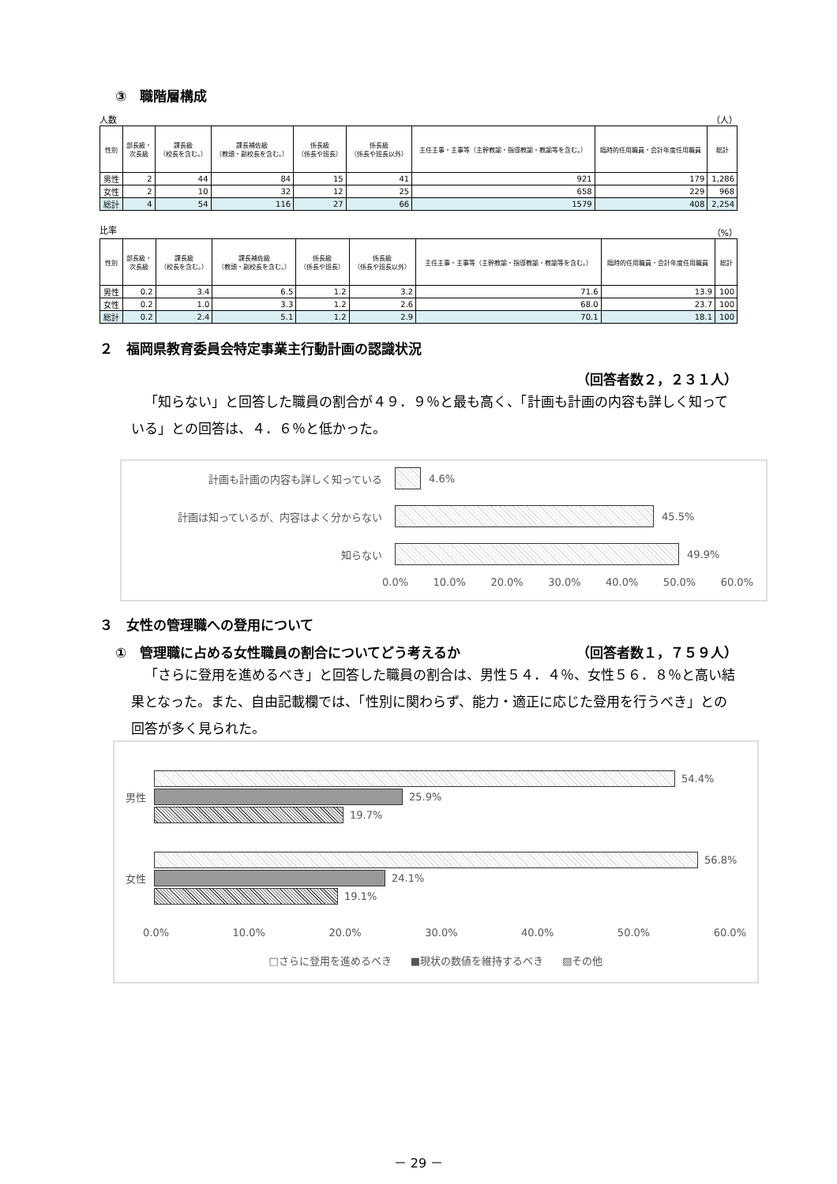③　職階層構成
人数 （人）
| 性別 | 部長級・ 次長級 | 課長級 （校長を含む。） | 課長補佐級 （教頭・副校長を含む。） | 係長級 （係長や班長） | 係長級 （係長や班長以外） | 主任主事・主事等（主幹教諭・指導教諭・教諭等を含む。） | 臨時的任用職員・会計年度任用職員 | 総計 |
| --- | --- | --- | --- | --- | --- | --- | --- | --- |
| 男性 | 2 | 44 | 84 | 15 | 41 | 921 | 179 | 1,286 |
| 女性 | 2 | 10 | 32 | 12 | 25 | 658 | 229 | 968 |
| 総計 | 4 | 54 | 116 | 27 | 66 | 1579 | 408 | 2,254 |
比率 （%）
| 性別 | 部長級・ 次長級 | 課長級 （校長を含む。） | 課長補佐級 （教頭・副校長を含む。） | 係長級 （係長や班長） | 係長級 （係長や班長以外） | 主任主事・主事等（主幹教諭・指導教諭・教諭等を含む。） | 臨時的任用職員・会計年度任用職員 | 総計 |
| --- | --- | --- | --- | --- | --- | --- | --- | --- |
| 男性 | 0.2 | 3.4 | 6.5 | 1.2 | 3.2 | 71.6 | 13.9 | 100 |
| 女性 | 0.2 | 1.0 | 3.3 | 1.2 | 2.6 | 68.0 | 23.7 | 100 |
| 総計 | 0.2 | 2.4 | 5.1 | 1.2 | 2.9 | 70.1 | 18.1 | 100 |
２　福岡県教育委員会特定事業主行動計画の認識状況
（回答者数２，２３１人）
「知らない」と回答した職員の割合が４９．９％と最も高く、「計画も計画の内容も詳しく知っている」との回答は、４．６％と低かった。
計画も計画の内容も詳しく知っている 4.6%
計画は知っているが、内容はよく分からない 45.5%
知らない 49.9%
0.0% 10.0% 20.0% 30.0% 40.0% 50.0% 60.0%
３　女性の管理職への登用について
①　管理職に占める女性職員の割合についてどう考えるか （回答者数１，７５９人）
「さらに登用を進めるべき」と回答した職員の割合は、男性５４．４％、女性５６．８％と高い結果となった。また、自由記載欄では、「性別に関わらず、能力・適正に応じた登用を行うべき」との回答が多く見られた。
男性
54.4%
25.9%
19.7%
女性
56.8%
24.1%
19.1%
0.0% 10.0% 20.0% 30.0% 40.0% 50.0% 60.0%
□さらに登用を進めるべき ■現状の数値を維持するべき ▨その他
－ 29 －